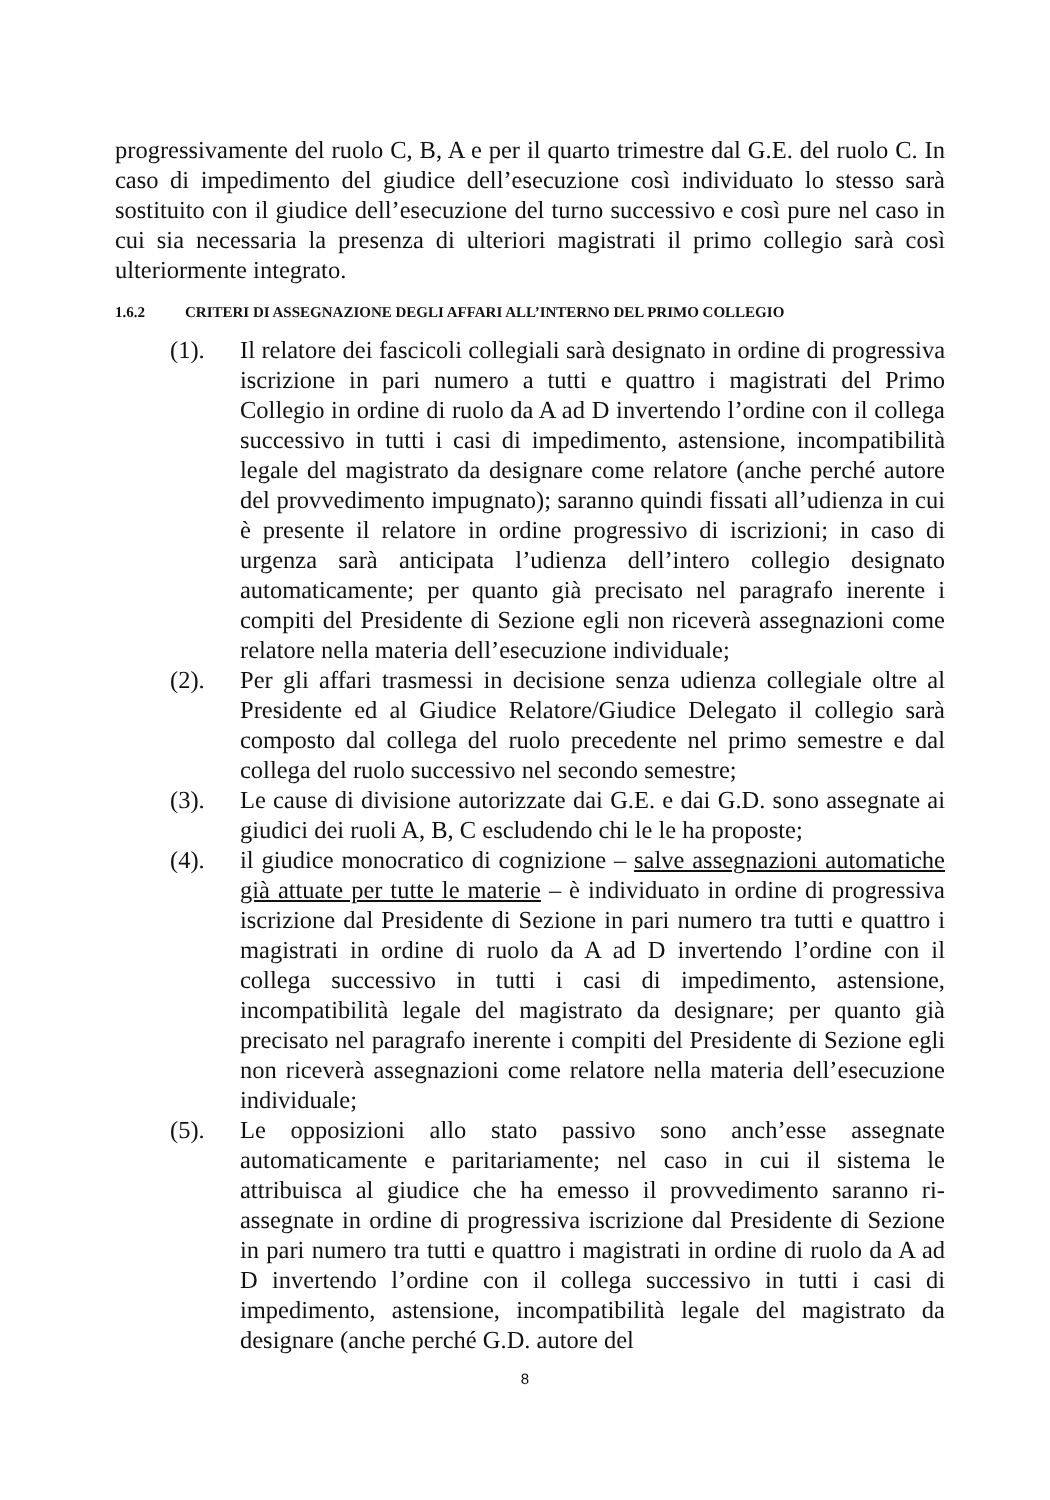progressivamente del ruolo C, B, A e per il quarto trimestre dal G.E. del ruolo C. In caso di impedimento del giudice dell’esecuzione così individuato lo stesso sarà sostituito con il giudice dell’esecuzione del turno successivo e così pure nel caso in cui sia necessaria la presenza di ulteriori magistrati il primo collegio sarà così ulteriormente integrato.
1.6.2 CRITERI DI ASSEGNAZIONE DEGLI AFFARI ALL’INTERNO DEL PRIMO COLLEGIO
(1). Il relatore dei fascicoli collegiali sarà designato in ordine di progressiva iscrizione in pari numero a tutti e quattro i magistrati del Primo Collegio in ordine di ruolo da A ad D invertendo l’ordine con il collega successivo in tutti i casi di impedimento, astensione, incompatibilità legale del magistrato da designare come relatore (anche perché autore del provvedimento impugnato); saranno quindi fissati all’udienza in cui è presente il relatore in ordine progressivo di iscrizioni; in caso di urgenza sarà anticipata l’udienza dell’intero collegio designato automaticamente; per quanto già precisato nel paragrafo inerente i compiti del Presidente di Sezione egli non riceverà assegnazioni come relatore nella materia dell’esecuzione individuale;
(2). Per gli affari trasmessi in decisione senza udienza collegiale oltre al Presidente ed al Giudice Relatore/Giudice Delegato il collegio sarà composto dal collega del ruolo precedente nel primo semestre e dal collega del ruolo successivo nel secondo semestre;
(3). Le cause di divisione autorizzate dai G.E. e dai G.D. sono assegnate ai giudici dei ruoli A, B, C escludendo chi le le ha proposte;
(4). il giudice monocratico di cognizione – salve assegnazioni automatiche già attuate per tutte le materie – è individuato in ordine di progressiva iscrizione dal Presidente di Sezione in pari numero tra tutti e quattro i magistrati in ordine di ruolo da A ad D invertendo l’ordine con il collega successivo in tutti i casi di impedimento, astensione, incompatibilità legale del magistrato da designare; per quanto già precisato nel paragrafo inerente i compiti del Presidente di Sezione egli non riceverà assegnazioni come relatore nella materia dell’esecuzione individuale;
(5). Le opposizioni allo stato passivo sono anch’esse assegnate automaticamente e paritariamente; nel caso in cui il sistema le attribuisca al giudice che ha emesso il provvedimento saranno ri-assegnate in ordine di progressiva iscrizione dal Presidente di Sezione in pari numero tra tutti e quattro i magistrati in ordine di ruolo da A ad D invertendo l’ordine con il collega successivo in tutti i casi di impedimento, astensione, incompatibilità legale del magistrato da designare (anche perché G.D. autore del
8